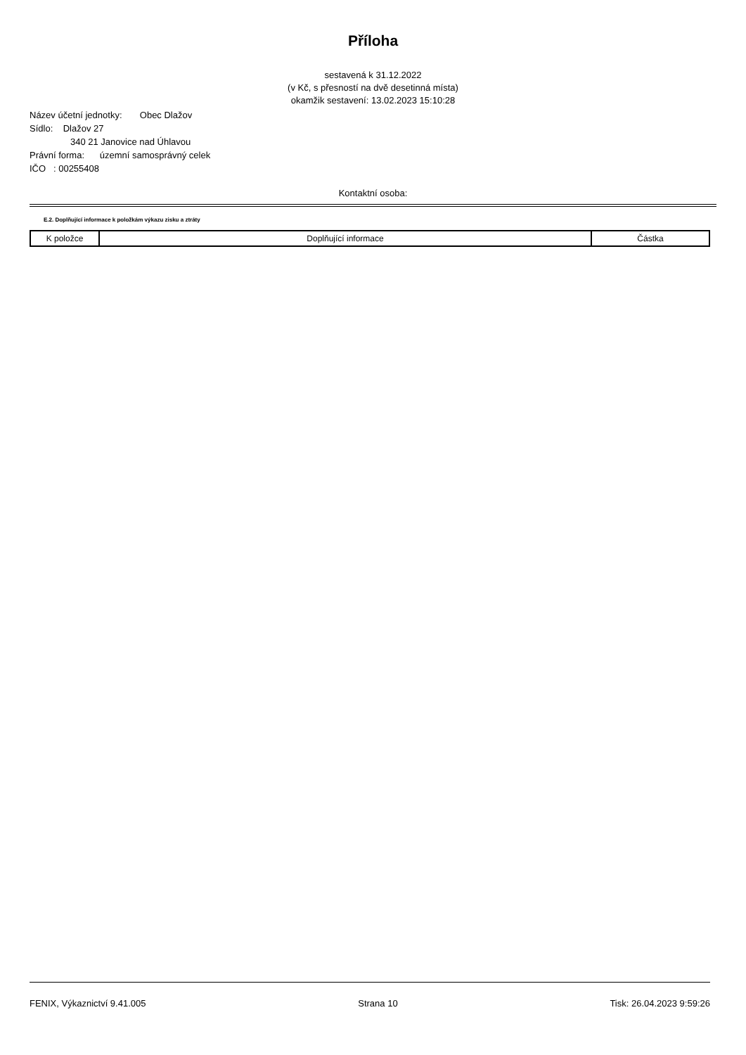Příloha
sestavená k 31.12.2022
(v Kč, s přesností na dvě desetinná místa)
okamžik sestavení: 13.02.2023 15:10:28
Název účetní jednotky: Obec Dlažov
Sídlo: Dlažov 27
340 21 Janovice nad Úhlavou
Právní forma: územní samosprávný celek
IČO : 00255408
Kontaktní osoba:
E.2. Doplňující informace k položkám výkazu zisku a ztráty
| K položce | Doplňující informace | Částka |
| --- | --- | --- |
FENIX, Výkaznictví 9.41.005 Strana 10 Tisk: 26.04.2023 9:59:26